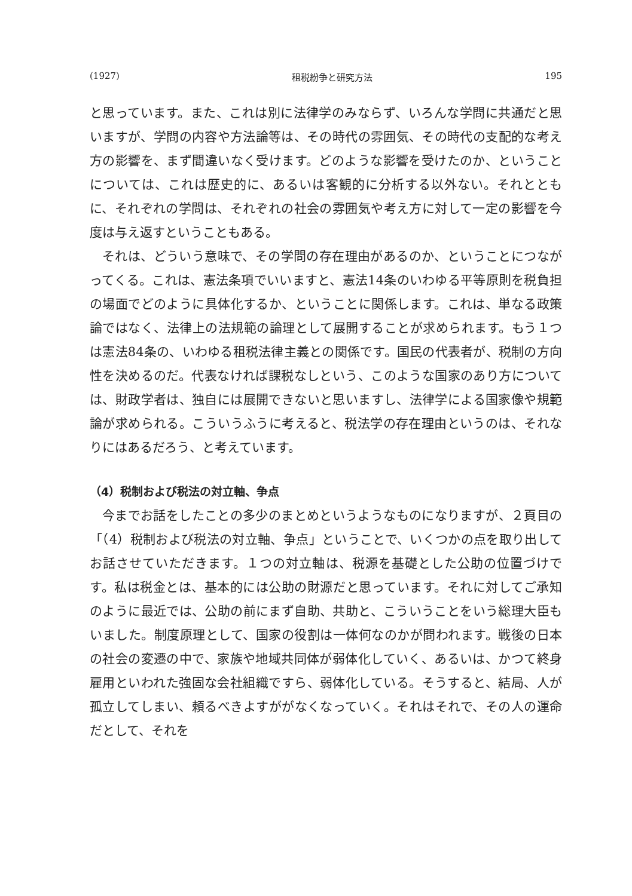(1927) 租税紛争と研究方法 195
と思っています。また、これは別に法律学のみならず、いろんな学問に共通だと思いますが、学問の内容や方法論等は、その時代の雰囲気、その時代の支配的な考え方の影響を、まず間違いなく受けます。どのような影響を受けたのか、ということについては、これは歴史的に、あるいは客観的に分析する以外ない。それとともに、それぞれの学問は、それぞれの社会の雰囲気や考え方に対して一定の影響を今度は与え返すということもある。
それは、どういう意味で、その学問の存在理由があるのか、ということにつながってくる。これは、憲法条項でいいますと、憲法14条のいわゆる平等原則を税負担の場面でどのように具体化するか、ということに関係します。これは、単なる政策論ではなく、法律上の法規範の論理として展開することが求められます。もう１つは憲法84条の、いわゆる租税法律主義との関係です。国民の代表者が、税制の方向性を決めるのだ。代表なければ課税なしという、このような国家のあり方については、財政学者は、独自には展開できないと思いますし、法律学による国家像や規範論が求められる。こういうふうに考えると、税法学の存在理由というのは、それなりにはあるだろう、と考えています。
（4）税制および税法の対立軸、争点
今までお話をしたことの多少のまとめというようなものになりますが、２頁目の「（4）税制および税法の対立軸、争点」ということで、いくつかの点を取り出してお話させていただきます。１つの対立軸は、税源を基礎とした公助の位置づけです。私は税金とは、基本的には公助の財源だと思っています。それに対してご承知のように最近では、公助の前にまず自助、共助と、こういうことをいう総理大臣もいました。制度原理として、国家の役割は一体何なのかが問われます。戦後の日本の社会の変遷の中で、家族や地域共同体が弱体化していく、あるいは、かつて終身雇用といわれた強固な会社組織ですら、弱体化している。そうすると、結局、人が孤立してしまい、頼るべきよすががなくなっていく。それはそれで、その人の運命だとして、それを